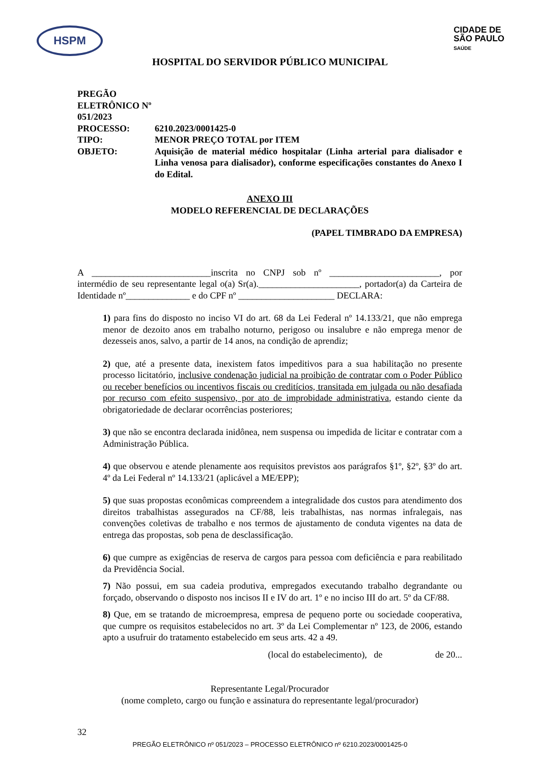HSPM
CIDADE DE
SÃO PAULO
SAÚDE
HOSPITAL DO SERVIDOR PÚBLICO MUNICIPAL
PREGÃO ELETRÔNICO Nº 051/2023
PROCESSO:
6210.2023/0001425-0
TIPO:
MENOR PREÇO TOTAL por ITEM
OBJETO:
Aquisição de material médico hospitalar (Linha arterial para dialisador e Linha venosa para dialisador), conforme especificações constantes do Anexo I do Edital.
ANEXO III
MODELO REFERENCIAL DE DECLARAÇÕES
(PAPEL TIMBRADO DA EMPRESA)
A __________________________inscrita no CNPJ sob nº ________________________, por intermédio de seu representante legal o(a) Sr(a).______________________, portador(a) da Carteira de Identidade nº______________ e do CPF nº _____________________ DECLARA:
1) para fins do disposto no inciso VI do art. 68 da Lei Federal nº 14.133/21, que não emprega menor de dezoito anos em trabalho noturno, perigoso ou insalubre e não emprega menor de dezesseis anos, salvo, a partir de 14 anos, na condição de aprendiz;
2) que, até a presente data, inexistem fatos impeditivos para a sua habilitação no presente processo licitatório, inclusive condenação judicial na proibição de contratar com o Poder Público ou receber benefícios ou incentivos fiscais ou creditícios, transitada em julgada ou não desafiada por recurso com efeito suspensivo, por ato de improbidade administrativa, estando ciente da obrigatoriedade de declarar ocorrências posteriores;
3) que não se encontra declarada inidônea, nem suspensa ou impedida de licitar e contratar com a Administração Pública.
4) que observou e atende plenamente aos requisitos previstos aos parágrafos §1º, §2º, §3º do art. 4º da Lei Federal nº 14.133/21 (aplicável a ME/EPP);
5) que suas propostas econômicas compreendem a integralidade dos custos para atendimento dos direitos trabalhistas assegurados na CF/88, leis trabalhistas, nas normas infralegais, nas convenções coletivas de trabalho e nos termos de ajustamento de conduta vigentes na data de entrega das propostas, sob pena de desclassificação.
6) que cumpre as exigências de reserva de cargos para pessoa com deficiência e para reabilitado da Previdência Social.
7) Não possui, em sua cadeia produtiva, empregados executando trabalho degrandante ou forçado, observando o disposto nos incisos II e IV do art. 1º e no inciso III do art. 5º da CF/88.
8) Que, em se tratando de microempresa, empresa de pequeno porte ou sociedade cooperativa, que cumpre os requisitos estabelecidos no art. 3º da Lei Complementar nº 123, de 2006, estando apto a usufruir do tratamento estabelecido em seus arts. 42 a 49.
(local do estabelecimento), de de 20...
Representante Legal/Procurador
(nome completo, cargo ou função e assinatura do representante legal/procurador)
32
PREGÃO ELETRÔNICO nº 051/2023 – PROCESSO ELETRÔNICO nº 6210.2023/0001425-0